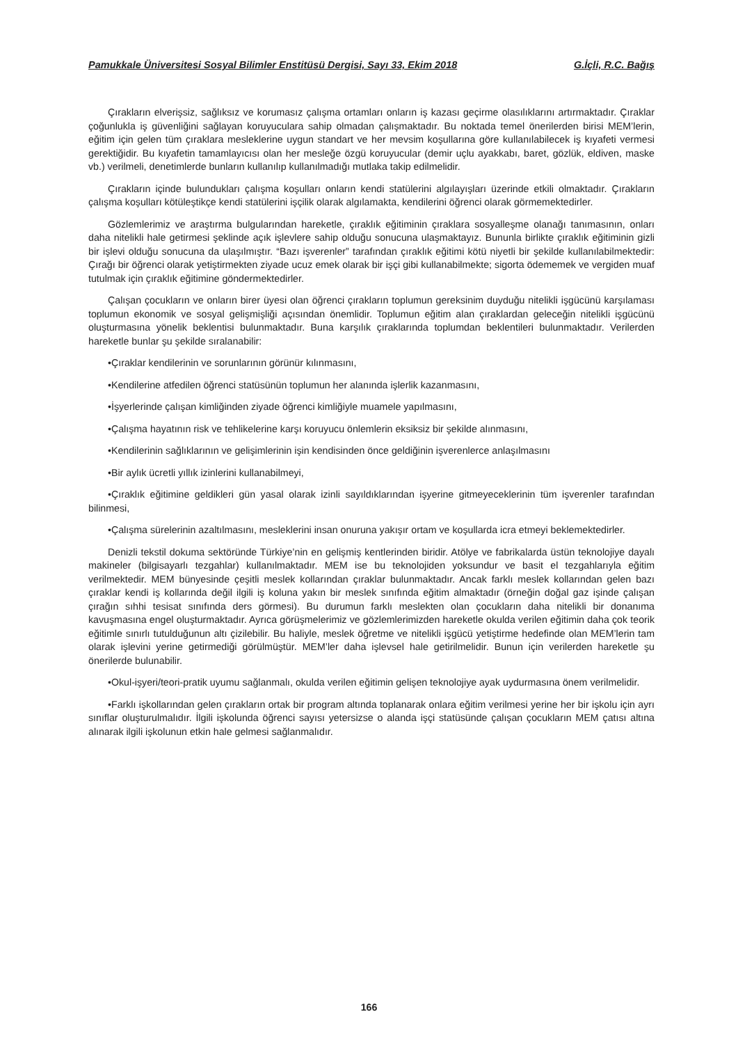Pamukkale Üniversitesi Sosyal Bilimler Enstitüsü Dergisi, Sayı 33, Ekim 2018 G.İçli, R.C. Bağış
Çırakların elverişsiz, sağlıksız ve korumasız çalışma ortamları onların iş kazası geçirme olasılıklarını artırmaktadır. Çıraklar çoğunlukla iş güvenliğini sağlayan koruyuculara sahip olmadan çalışmaktadır. Bu noktada temel önerilerden birisi MEM’lerin, eğitim için gelen tüm çıraklara mesleklerine uygun standart ve her mevsim koşullarına göre kullanılabilecek iş kıyafeti vermesi gerektiğidir. Bu kıyafetin tamamlayıcısı olan her mesleğe özgü koruyucular (demir uçlu ayakkabı, baret, gözlük, eldiven, maske vb.) verilmeli, denetimlerde bunların kullanılıp kullanılmadığı mutlaka takip edilmelidir.
Çırakların içinde bulundukları çalışma koşulları onların kendi statülerini algılayışları üzerinde etkili olmaktadır. Çırakların çalışma koşulları kötüleştikçe kendi statülerini işçilik olarak algılamakta, kendilerini öğrenci olarak görmemektedirler.
Gözlemlerimiz ve araştırma bulgularından hareketle, çıraklık eğitiminin çıraklara sosyalleşme olanağı tanımasının, onları daha nitelikli hale getirmesi şeklinde açık işlevlere sahip olduğu sonucuna ulaşmaktayız. Bununla birlikte çıraklık eğitiminin gizli bir işlevi olduğu sonucuna da ulaşılmıştır. “Bazı işverenler” tarafından çıraklık eğitimi kötü niyetli bir şekilde kullanılabilmektedir: Çırağı bir öğrenci olarak yetiştirmekten ziyade ucuz emek olarak bir işçi gibi kullanabilmekte; sigorta ödememek ve vergiden muaf tutulmak için çıraklık eğitimine göndermektedirler.
Çalışan çocukların ve onların birer üyesi olan öğrenci çırakların toplumun gereksinim duyduğu nitelikli işgücünü karşılaması toplumun ekonomik ve sosyal gelişmişliği açısından önemlidir. Toplumun eğitim alan çıraklardan geleceğin nitelikli işgücünü oluşturmasına yönelik beklentisi bulunmaktadır. Buna karşılık çıraklarında toplumdan beklentileri bulunmaktadır. Verilerden hareketle bunlar şu şekilde sıralanabilir:
•Çıraklar kendilerinin ve sorunlarının görünür kılınmasını,
•Kendilerine atfedilen öğrenci statüsünün toplumun her alanında işlerlik kazanmasını,
•İşyerlerinde çalışan kimliğinden ziyade öğrenci kimliğiyle muamele yapılmasını,
•Çalışma hayatının risk ve tehlikelerine karşı koruyucu önlemlerin eksiksiz bir şekilde alınmasını,
•Kendilerinin sağlıklarının ve gelişimlerinin işin kendisinden önce geldiğinin işverenlerce anlaşılmasını
•Bir aylık ücretli yıllık izinlerini kullanabilmeyi,
•Çıraklık eğitimine geldikleri gün yasal olarak izinli sayıldıklarından işyerine gitmeyeceklerinin tüm işverenler tarafından bilinmesi,
•Çalışma sürelerinin azaltılmasını, mesleklerini insan onuruna yakışır ortam ve koşullarda icra etmeyi beklemektedirler.
Denizli tekstil dokuma sektöründe Türkiye’nin en gelişmiş kentlerinden biridir. Atölye ve fabrikalarda üstün teknolojiye dayalı makineler (bilgisayarlı tezgahlar) kullanılmaktadır. MEM ise bu teknolojiden yoksundur ve basit el tezgahlarıyla eğitim verilmektedir. MEM bünyesinde çeşitli meslek kollarından çıraklar bulunmaktadır. Ancak farklı meslek kollarından gelen bazı çıraklar kendi iş kollarında değil ilgili iş koluna yakın bir meslek sınıfında eğitim almaktadır (örneğin doğal gaz işinde çalışan çırağın sıhhi tesisat sınıfında ders görmesi). Bu durumun farklı meslekten olan çocukların daha nitelikli bir donanıma kavuşmasına engel oluşturmaktadır. Ayrıca görüşmelerimiz ve gözlemlerimizden hareketle okulda verilen eğitimin daha çok teorik eğitimle sınırlı tutulduğunun altı çizilebilir. Bu haliyle, meslek öğretme ve nitelikli işgücü yetiştirme hedefinde olan MEM’lerin tam olarak işlevini yerine getirmediği görülmüştür. MEM’ler daha işlevsel hale getirilmelidir. Bunun için verilerden hareketle şu önerilerde bulunabilir.
•Okul-işyeri/teori-pratik uyumu sağlanmalı, okulda verilen eğitimin gelişen teknolojiye ayak uydurmasına önem verilmelidir.
•Farklı işkollarından gelen çırakların ortak bir program altında toplanarak onlara eğitim verilmesi yerine her bir işkolu için ayrı sınıflar oluşturulmalıdır. İlgili işkolunda öğrenci sayısı yetersizse o alanda işçi statüsünde çalışan çocukların MEM çatısı altına alınarak ilgili işkolunun etkin hale gelmesi sağlanmalıdır.
166